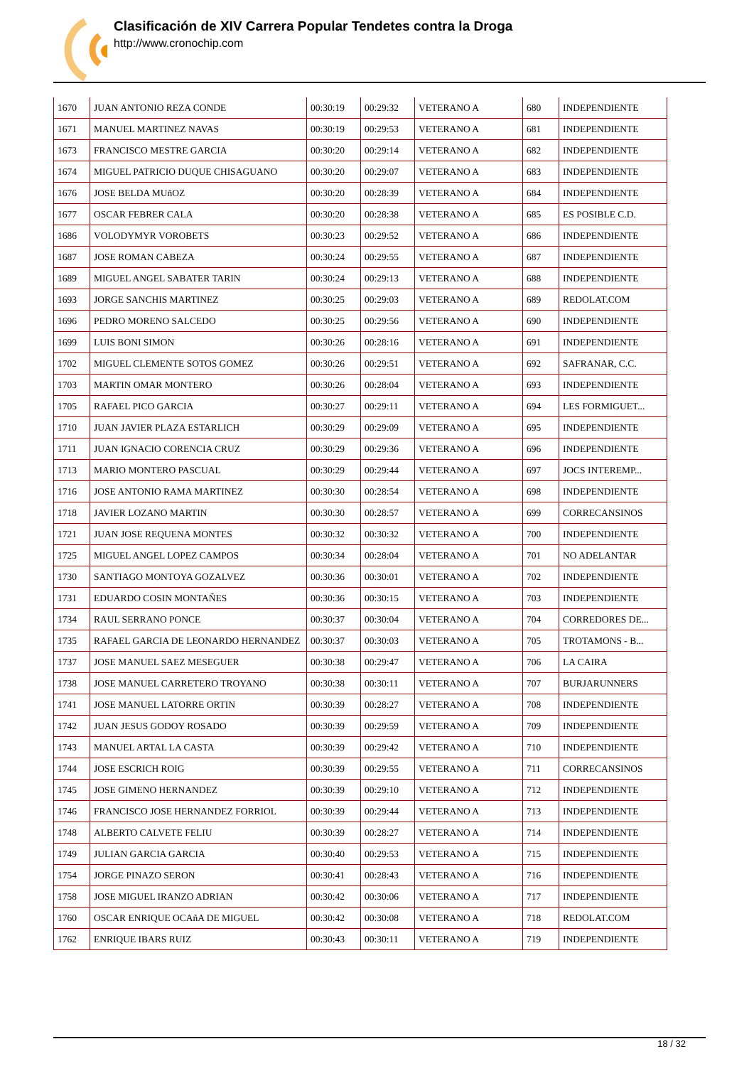Clasificación de XIV Carrera Popular Tendetes contra la Droga
http://www.cronochip.com
| 1670 | JUAN ANTONIO REZA CONDE | 00:30:19 | 00:29:32 | VETERANO A | 680 | INDEPENDIENTE |
| 1671 | MANUEL MARTINEZ NAVAS | 00:30:19 | 00:29:53 | VETERANO A | 681 | INDEPENDIENTE |
| 1673 | FRANCISCO MESTRE GARCIA | 00:30:20 | 00:29:14 | VETERANO A | 682 | INDEPENDIENTE |
| 1674 | MIGUEL PATRICIO DUQUE CHISAGUANO | 00:30:20 | 00:29:07 | VETERANO A | 683 | INDEPENDIENTE |
| 1676 | JOSE BELDA MUñOZ | 00:30:20 | 00:28:39 | VETERANO A | 684 | INDEPENDIENTE |
| 1677 | OSCAR FEBRER CALA | 00:30:20 | 00:28:38 | VETERANO A | 685 | ES POSIBLE C.D. |
| 1686 | VOLODYMYR VOROBETS | 00:30:23 | 00:29:52 | VETERANO A | 686 | INDEPENDIENTE |
| 1687 | JOSE ROMAN CABEZA | 00:30:24 | 00:29:55 | VETERANO A | 687 | INDEPENDIENTE |
| 1689 | MIGUEL ANGEL SABATER TARIN | 00:30:24 | 00:29:13 | VETERANO A | 688 | INDEPENDIENTE |
| 1693 | JORGE SANCHIS MARTINEZ | 00:30:25 | 00:29:03 | VETERANO A | 689 | REDOLAT.COM |
| 1696 | PEDRO MORENO SALCEDO | 00:30:25 | 00:29:56 | VETERANO A | 690 | INDEPENDIENTE |
| 1699 | LUIS BONI SIMON | 00:30:26 | 00:28:16 | VETERANO A | 691 | INDEPENDIENTE |
| 1702 | MIGUEL CLEMENTE SOTOS GOMEZ | 00:30:26 | 00:29:51 | VETERANO A | 692 | SAFRANAR, C.C. |
| 1703 | MARTIN OMAR MONTERO | 00:30:26 | 00:28:04 | VETERANO A | 693 | INDEPENDIENTE |
| 1705 | RAFAEL PICO GARCIA | 00:30:27 | 00:29:11 | VETERANO A | 694 | LES FORMIGUET... |
| 1710 | JUAN JAVIER PLAZA ESTARLICH | 00:30:29 | 00:29:09 | VETERANO A | 695 | INDEPENDIENTE |
| 1711 | JUAN IGNACIO CORENCIA CRUZ | 00:30:29 | 00:29:36 | VETERANO A | 696 | INDEPENDIENTE |
| 1713 | MARIO MONTERO PASCUAL | 00:30:29 | 00:29:44 | VETERANO A | 697 | JOCS INTEREMP... |
| 1716 | JOSE ANTONIO RAMA MARTINEZ | 00:30:30 | 00:28:54 | VETERANO A | 698 | INDEPENDIENTE |
| 1718 | JAVIER LOZANO MARTIN | 00:30:30 | 00:28:57 | VETERANO A | 699 | CORRECANSINOS |
| 1721 | JUAN JOSE REQUENA MONTES | 00:30:32 | 00:30:32 | VETERANO A | 700 | INDEPENDIENTE |
| 1725 | MIGUEL ANGEL LOPEZ CAMPOS | 00:30:34 | 00:28:04 | VETERANO A | 701 | NO ADELANTAR |
| 1730 | SANTIAGO MONTOYA GOZALVEZ | 00:30:36 | 00:30:01 | VETERANO A | 702 | INDEPENDIENTE |
| 1731 | EDUARDO COSIN MONTAÑES | 00:30:36 | 00:30:15 | VETERANO A | 703 | INDEPENDIENTE |
| 1734 | RAUL SERRANO PONCE | 00:30:37 | 00:30:04 | VETERANO A | 704 | CORREDORES DE... |
| 1735 | RAFAEL GARCIA DE LEONARDO HERNANDEZ | 00:30:37 | 00:30:03 | VETERANO A | 705 | TROTAMONS - B... |
| 1737 | JOSE MANUEL SAEZ MESEGUER | 00:30:38 | 00:29:47 | VETERANO A | 706 | LA CAIRA |
| 1738 | JOSE MANUEL CARRETERO TROYANO | 00:30:38 | 00:30:11 | VETERANO A | 707 | BURJARUNNERS |
| 1741 | JOSE MANUEL LATORRE ORTIN | 00:30:39 | 00:28:27 | VETERANO A | 708 | INDEPENDIENTE |
| 1742 | JUAN JESUS GODOY ROSADO | 00:30:39 | 00:29:59 | VETERANO A | 709 | INDEPENDIENTE |
| 1743 | MANUEL ARTAL LA CASTA | 00:30:39 | 00:29:42 | VETERANO A | 710 | INDEPENDIENTE |
| 1744 | JOSE ESCRICH ROIG | 00:30:39 | 00:29:55 | VETERANO A | 711 | CORRECANSINOS |
| 1745 | JOSE GIMENO HERNANDEZ | 00:30:39 | 00:29:10 | VETERANO A | 712 | INDEPENDIENTE |
| 1746 | FRANCISCO JOSE HERNANDEZ FORRIOL | 00:30:39 | 00:29:44 | VETERANO A | 713 | INDEPENDIENTE |
| 1748 | ALBERTO CALVETE FELIU | 00:30:39 | 00:28:27 | VETERANO A | 714 | INDEPENDIENTE |
| 1749 | JULIAN GARCIA GARCIA | 00:30:40 | 00:29:53 | VETERANO A | 715 | INDEPENDIENTE |
| 1754 | JORGE PINAZO SERON | 00:30:41 | 00:28:43 | VETERANO A | 716 | INDEPENDIENTE |
| 1758 | JOSE MIGUEL IRANZO ADRIAN | 00:30:42 | 00:30:06 | VETERANO A | 717 | INDEPENDIENTE |
| 1760 | OSCAR ENRIQUE OCAñA DE MIGUEL | 00:30:42 | 00:30:08 | VETERANO A | 718 | REDOLAT.COM |
| 1762 | ENRIQUE IBARS RUIZ | 00:30:43 | 00:30:11 | VETERANO A | 719 | INDEPENDIENTE |
18 / 32